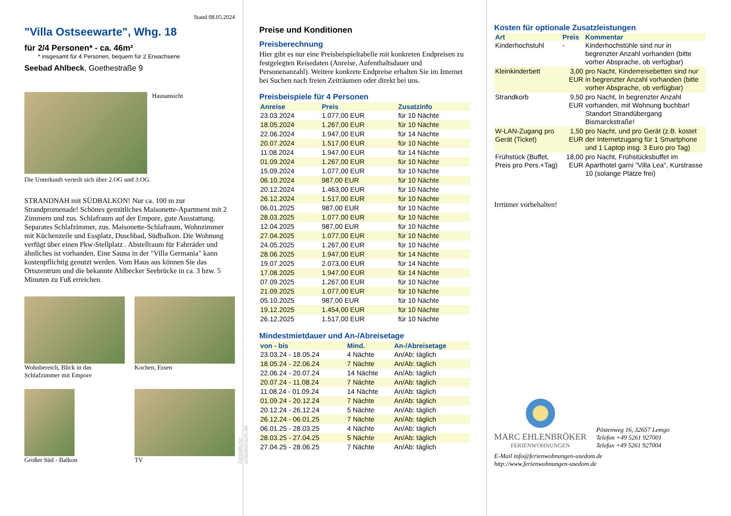Stand 08.05.2024
"Villa Ostseewarte", Whg. 18
für 2/4 Personen* - ca. 46m²
* insgesamt für 4 Personen, bequem für 2 Erwachsene
Seebad Ahlbeck, Goethestraße 9
Hausansicht
Die Unterkunft verteilt sich über 2.OG und 3.OG.
STRANDNAH mit SÜDBALKON! Nur ca. 100 m zur Strandpromenade! Schönes gemütliches Maisonette-Apartment mit 2 Zimmern und zus. Schlafraum auf der Empore, gute Ausstattung. Separates Schlafzimmer, zus. Maisonette-Schlafraum, Wohnzimmer mit Küchenzeile und Essplatz, Duschbad, Südbalkon. Die Wohnung verfügt über einen Pkw-Stellplatz . Abstellraum für Fahrräder und ähnliches ist vorhanden. Eine Sauna in der "Villa Germania" kann kostenpflichtig genutzt werden. Vom Haus aus können Sie das Ortszentrum und die bekannte Ahlbecker Seebrücke in ca. 3 bzw. 5 Minuten zu Fuß erreichen.
Wohnbereich, Blick in das Schlafzimmer mit Empore
Kochen, Essen
Großer Süd - Balkon
TV
Gestaltung: urlaubstraum.de
Preise und Konditionen
Preisberechnung
Hier gibt es nur eine Preisbeispieltabelle mit konkreten Endpreisen zu festgelegten Reisedaten (Anreise, Aufenthaltsdauer und Personenanzahl). Weitere konkrete Endpreise erhalten Sie im Internet bei Suchen nach freien Zeiträumen oder direkt bei uns.
Preisbeispiele für 4 Personen
| Anreise | Preis | Zusatzinfo |
| --- | --- | --- |
| 23.03.2024 | 1.077,00 EUR | für 10 Nächte |
| 18.05.2024 | 1.267,00 EUR | für 10 Nächte |
| 22.06.2024 | 1.947,00 EUR | für 14 Nächte |
| 20.07.2024 | 1.517,00 EUR | für 10 Nächte |
| 11.08.2024 | 1.947,00 EUR | für 14 Nächte |
| 01.09.2024 | 1.267,00 EUR | für 10 Nächte |
| 15.09.2024 | 1.077,00 EUR | für 10 Nächte |
| 06.10.2024 | 987,00 EUR | für 10 Nächte |
| 20.12.2024 | 1.463,00 EUR | für 10 Nächte |
| 26.12.2024 | 1.517,00 EUR | für 10 Nächte |
| 06.01.2025 | 987,00 EUR | für 10 Nächte |
| 28.03.2025 | 1.077,00 EUR | für 10 Nächte |
| 12.04.2025 | 987,00 EUR | für 10 Nächte |
| 27.04.2025 | 1.077,00 EUR | für 10 Nächte |
| 24.05.2025 | 1.267,00 EUR | für 10 Nächte |
| 28.06.2025 | 1.947,00 EUR | für 14 Nächte |
| 19.07.2025 | 2.073,00 EUR | für 14 Nächte |
| 17.08.2025 | 1.947,00 EUR | für 14 Nächte |
| 07.09.2025 | 1.267,00 EUR | für 10 Nächte |
| 21.09.2025 | 1.077,00 EUR | für 10 Nächte |
| 05.10.2025 | 987,00 EUR | für 10 Nächte |
| 19.12.2025 | 1.454,00 EUR | für 10 Nächte |
| 26.12.2025 | 1.517,00 EUR | für 10 Nächte |
Mindestmietdauer und An-/Abreisetage
| von - bis | Mind. | An-/Abreisetage |
| --- | --- | --- |
| 23.03.24 - 18.05.24 | 4 Nächte | An/Ab: täglich |
| 18.05.24 - 22.06.24 | 7 Nächte | An/Ab: täglich |
| 22.06.24 - 20.07.24 | 14 Nächte | An/Ab: täglich |
| 20.07.24 - 11.08.24 | 7 Nächte | An/Ab: täglich |
| 11.08.24 - 01.09.24 | 14 Nächte | An/Ab: täglich |
| 01.09.24 - 20.12.24 | 7 Nächte | An/Ab: täglich |
| 20.12.24 - 26.12.24 | 5 Nächte | An/Ab: täglich |
| 26.12.24 - 06.01.25 | 7 Nächte | An/Ab: täglich |
| 06.01.25 - 28.03.25 | 4 Nächte | An/Ab: täglich |
| 28.03.25 - 27.04.25 | 5 Nächte | An/Ab: täglich |
| 27.04.25 - 28.06.25 | 7 Nächte | An/Ab: täglich |
Kosten für optionale Zusatzleistungen
| Art | Preis | Kommentar |
| --- | --- | --- |
| Kinderhochstuhl | - | Kinderhochstühle sind nur in begrenzter Anzahl vorhanden (bitte vorher Absprache, ob verfügbar) |
| Kleinkinderbett | 3,00 EUR | pro Nacht, Kinderreisebetten sind nur in begrenzter Anzahl vorhanden (bitte vorher Absprache, ob verfügbar) |
| Strandkorb | 9,50 EUR | pro Nacht, In begrenzter Anzahl vorhanden, mit Wohnung buchbar! Standort Strandübergang Bismarckstraße! |
| W-LAN-Zugang pro Gerät (Ticket) | 1,50 EUR | pro Nacht, und pro Gerät (z.B. kostet der Internetzugang für 1 Smartphone und 1 Laptop insg. 3 Euro pro Tag) |
| Frühstück (Buffet, Preis pro Pers.+Tag) | 18,00 EUR | pro Nacht, Frühstücksbuffet im Aparthotel garni "Villa Lea", Kurstrasse 10 (solange Plätze frei) |
Irrtümer vorbehalten!
MARC EHLENBRÖKER
FERIENWOHNUNGEN
Pöstenweg 16, 32657 Lemgo
Telefon +49 5261 927001
Telefax +49 5261 927004
E-Mail info@ferienwohnungen-usedom.de
http://www.ferienwohnungen-usedom.de